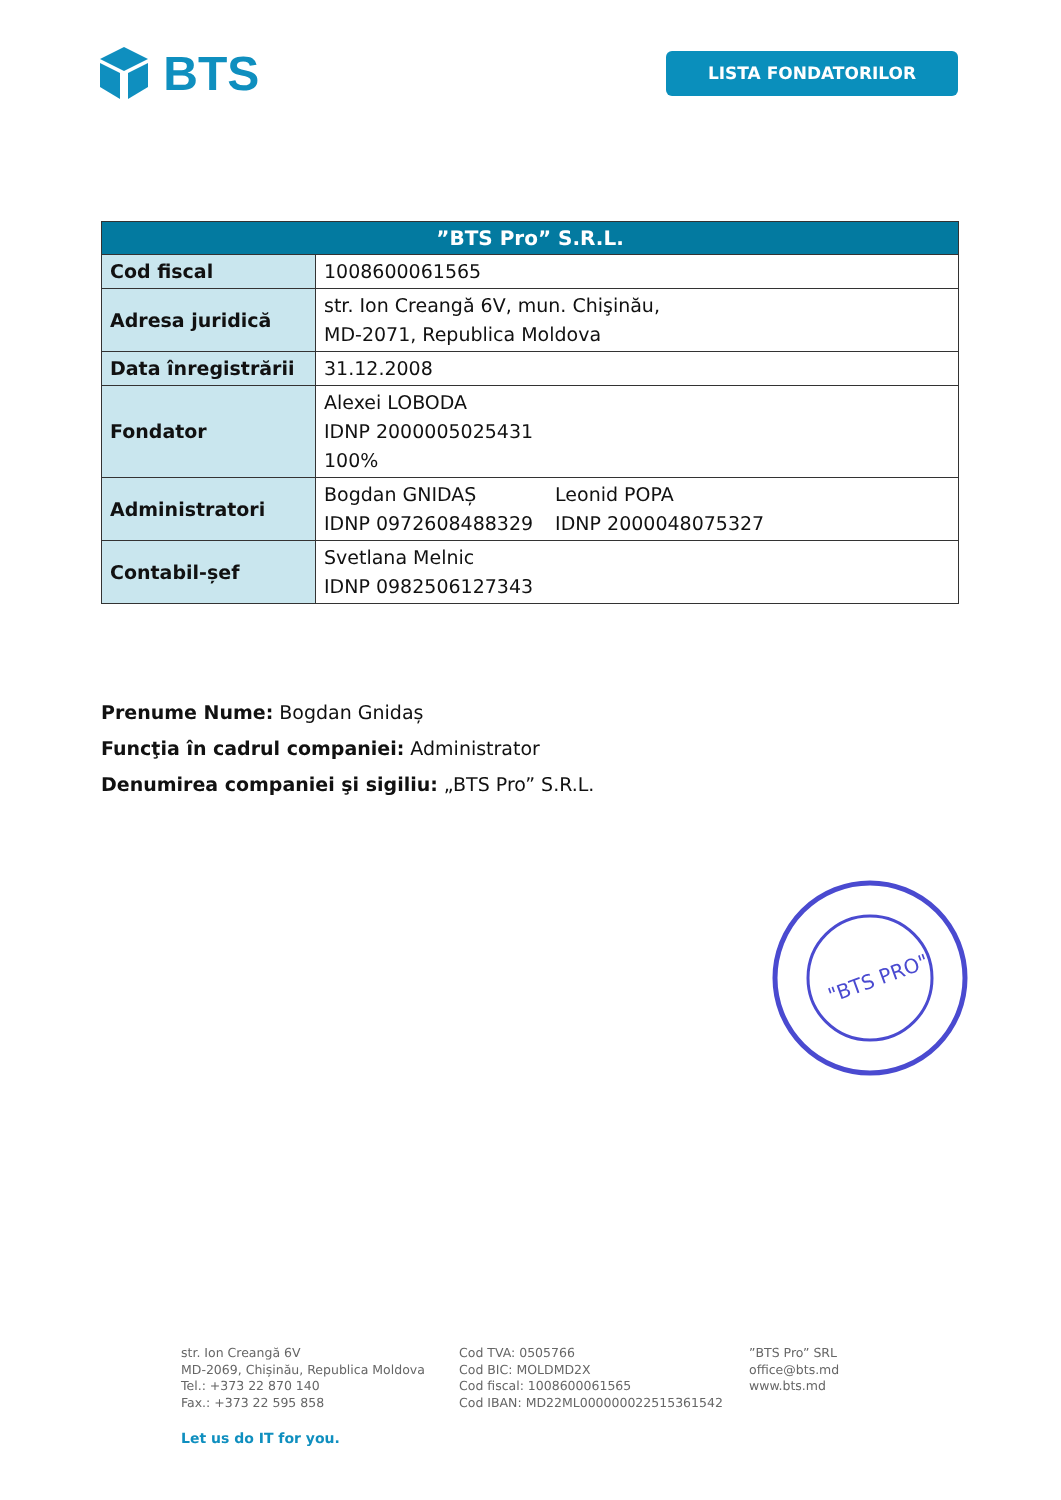BTS
LISTA FONDATORILOR
| ”BTS Pro” S.R.L. | |
| --- | --- |
| Cod fiscal | 1008600061565 |
| Adresa juridică | str. Ion Creangă 6V, mun. Chişinău, MD-2071, Republica Moldova |
| Data înregistrării | 31.12.2008 |
| Fondator | Alexei LOBODA IDNP 2000005025431 100% |
| Administratori | Bogdan GNIDAȘ IDNP 0972608488329 Leonid POPA IDNP 2000048075327 |
| Contabil-șef | Svetlana Melnic IDNP 0982506127343 |
Prenume Nume: Bogdan Gnidaș
Funcţia în cadrul companiei: Administrator
Denumirea companiei şi sigiliu: „BTS Pro” S.R.L.
"BTS PRO"
str. Ion Creangă 6V
MD-2069, Chișinău, Republica Moldova
Tel.: +373 22 870 140
Fax.: +373 22 595 858
Cod TVA: 0505766
Cod BIC: MOLDMD2X
Cod fiscal: 1008600061565
Cod IBAN: MD22ML000000022515361542
”BTS Pro” SRL
office@bts.md
www.bts.md
Let us do IT for you.